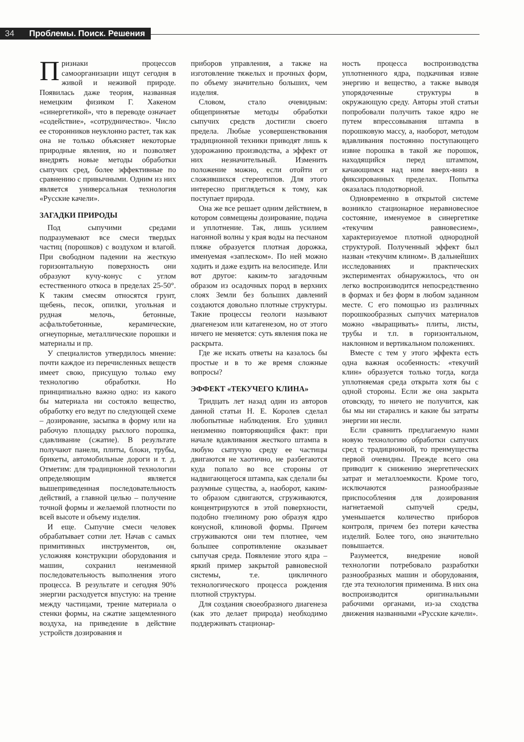34 Проблемы. Поиск. Решения
Признаки процессов самоорганизации ищут сегодня в живой и неживой природе. Появилась даже теория, названная немецким физиком Г. Хакеном «синергетикой», что в переводе означает «содействие», «сотрудничество». Число ее сторонников неуклонно растет, так как она не только объясняет некоторые природные явления, но и позволяет внедрять новые методы обработки сыпучих сред, более эффективные по сравнению с привычными. Одним из них является универсальная технология «Русские качели».
ЗАГАДКИ ПРИРОДЫ
Под сыпучими средами подразумевают все смеси твердых частиц (порошков) с воздухом и влагой. При свободном падении на жесткую горизонтальную поверхность они образуют кучу-конус с углом естественного откоса в пределах 25-50°. К таким смесям относятся грунт, щебень, песок, опилки, угольная и рудная мелочь, бетонные, асфальтобетонные, керамические, огнеупорные, металлические порошки и материалы и пр.
У специалистов утвердилось мнение: почти каждое из перечисленных веществ имеет свою, присущую только ему технологию обработки. Но принципиально важно одно: из какого бы материала ни состояло вещество, обработку его ведут по следующей схеме – дозирование, засыпка в форму или на рабочую площадку рыхлого порошка, сдавливание (сжатие). В результате получают панели, плиты, блоки, трубы, брикеты, автомобильные дороги и т. д. Отметим: для традиционной технологии определяющим является вышеприведенная последовательность действий, а главной целью – получение точной формы и желаемой плотности по всей высоте и объему изделия.
И еще. Сыпучие смеси человек обрабатывает сотни лет. Начав с самых примитивных инструментов, он, усложняя конструкции оборудования и машин, сохранил неизменной последовательность выполнения этого процесса. В результате и сегодня 90% энергии расходуется впустую: на трение между частицами, трение материала о стенки формы, на сжатие защемленного воздуха, на приведение в действие устройств дозирования и
приборов управления, а также на изготовление тяжелых и прочных форм, по объему значительно больших, чем изделия.
Словом, стало очевидным: общепринятые методы обработки сыпучих средств достигли своего предела. Любые усовершенствования традиционной техники приводят лишь к удорожанию производства, а эффект от них незначительный. Изменить положение можно, если отойти от сложившихся стереотипов. Для этого интересно приглядеться к тому, как поступает природа.
Она же все решает одним действием, в котором совмещены дозирование, подача и уплотнение. Так, лишь усилием нагонной волны у края воды на песчаном пляже образуется плотная дорожка, именуемая «заплеском». По ней можно ходить и даже ездить на велосипеде. Или вот другое: каким-то загадочным образом из осадочных пород в верхних слоях Земли без больших давлений создаются довольно плотные структуры. Такие процессы геологи называют диагенезом или катагенезом, но от этого ничего не меняется: суть явления пока не раскрыта.
Где же искать ответы на казалось бы простые и в то же время сложные вопросы?
ЭФФЕКТ «ТЕКУЧЕГО КЛИНА»
Тридцать лет назад один из авторов данной статьи Н. Е. Королев сделал любопытные наблюдения. Его удивил неизменно повторяющийся факт: при начале вдавливания жесткого штампа в любую сыпучую среду ее частицы двигаются не хаотично, не разбегаются куда попало во все стороны от надвигающегося штампа, как сделали бы разумные существа, а, наоборот, каким-то образом сдвигаются, сгруживаются, концентрируются в этой поверхности, подобно пчелиному рою образуя ядро конусной, клиновой формы. Причем сгруживаются они тем плотнее, чем большее сопротивление оказывает сыпучая среда. Появление этого ядра – яркий пример закрытой равновесной системы, т.е. цикличного технологического процесса рождения плотной структуры.
Для создания своеобразного диагенеза (как это делает природа) необходимо поддерживать стационар-
ность процесса воспроизводства уплотненного ядра, подкачивая извне энергию и вещество, а также выводя упорядоченные структуры в окружающую среду. Авторы этой статьи попробовали получить такое ядро не путем впрессовывания штампа в порошковую массу, а, наоборот, методом вдавливания постоянно поступающего извне порошка в такой же порошок, находящийся перед штампом, качающимся над ним вверх-вниз в фиксированных пределах. Попытка оказалась плодотворной.
Одновременно в открытой системе возникло стационарное неравновесное состояние, именуемое в синергетике «текучим равновесием», характеризуемое плотной однородной структурой. Полученный эффект был назван «текучим клином». В дальнейших исследованиях и практических экспериментах обнаружилось, что он легко воспроизводится непосредственно в формах и без форм в любом заданном месте. С его помощью из различных порошкообразных сыпучих материалов можно «выращивать» плиты, листы, трубы и т.п. в горизонтальном, наклонном и вертикальном положениях.
Вместе с тем у этого эффекта есть одна важная особенность: «текучий клин» образуется только тогда, когда уплотняемая среда открыта хотя бы с одной стороны. Если же она закрыта отовсюду, то ничего не получится, как бы мы ни старались и какие бы затраты энергии ни несли.
Если сравнить предлагаемую нами новую технологию обработки сыпучих сред с традиционной, то преимущества первой очевидны. Прежде всего она приводит к снижению энергетических затрат и металлоемкости. Кроме того, исключаются разнообразные приспособления для дозирования нагнетаемой сыпучей среды, уменьшается количество приборов контроля, причем без потери качества изделий. Более того, оно значительно повышается.
Разумеется, внедрение новой технологии потребовало разработки разнообразных машин и оборудования, где эта технология применима. В них она воспроизводится оригинальными рабочими органами, из-за сходства движения названными «Русские качели».